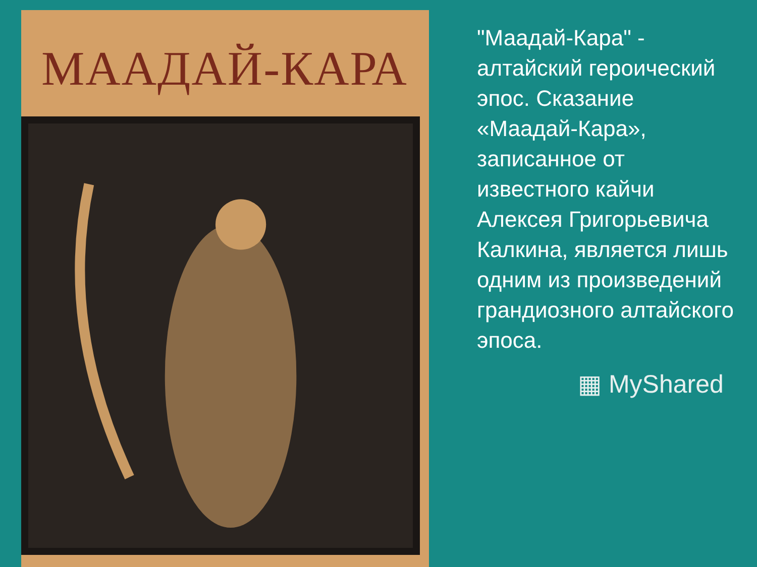МААДАЙ-КАРА
"Маадай-Кара" - алтайский героический эпос. Сказание «Маадай-Кара», записанное от известного кайчи Алексея Григорьевича Калкина, является лишь одним из произведений грандиозного алтайского эпоса.
▦ MyShared